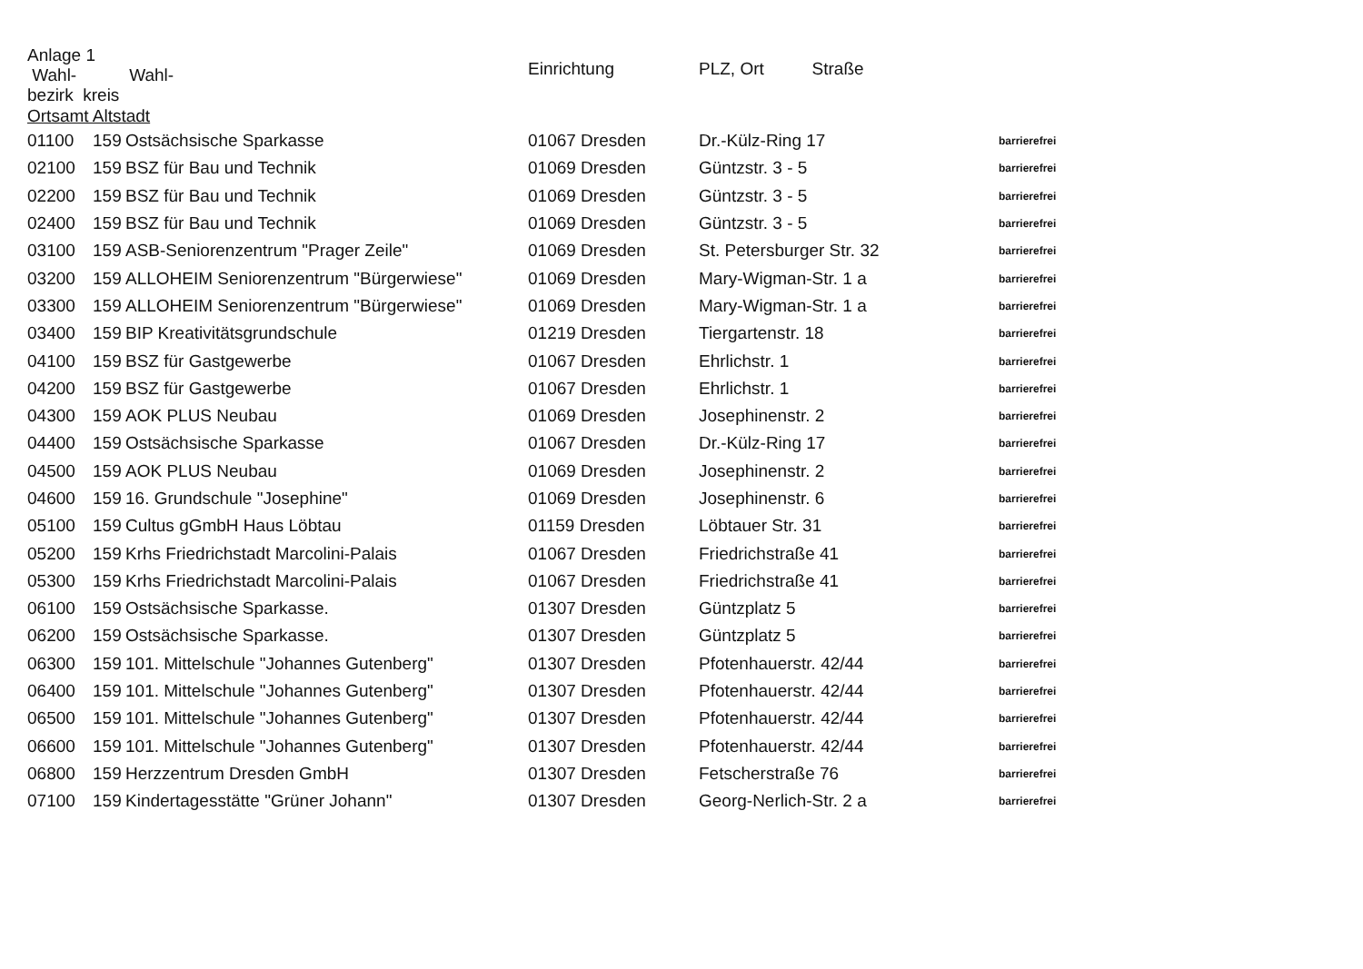| Anlage 1 Wahl- Wahl- bezirk kreis | | | Einrichtung | PLZ, Ort Straße | |
| --- | --- | --- | --- | --- | --- |
| Ortsamt Altstadt | | | | | |
| 01100 | 159 | Ostsächsische Sparkasse | 01067 Dresden | Dr.-Külz-Ring 17 | barrierefrei |
| 02100 | 159 | BSZ für Bau und Technik | 01069 Dresden | Güntzstr. 3 - 5 | barrierefrei |
| 02200 | 159 | BSZ für Bau und Technik | 01069 Dresden | Güntzstr. 3 - 5 | barrierefrei |
| 02400 | 159 | BSZ für Bau und Technik | 01069 Dresden | Güntzstr. 3 - 5 | barrierefrei |
| 03100 | 159 | ASB-Seniorenzentrum "Prager Zeile" | 01069 Dresden | St. Petersburger Str. 32 | barrierefrei |
| 03200 | 159 | ALLOHEIM Seniorenzentrum "Bürgerwiese" | 01069 Dresden | Mary-Wigman-Str. 1 a | barrierefrei |
| 03300 | 159 | ALLOHEIM Seniorenzentrum "Bürgerwiese" | 01069 Dresden | Mary-Wigman-Str. 1 a | barrierefrei |
| 03400 | 159 | BIP Kreativitätsgrundschule | 01219 Dresden | Tiergartenstr. 18 | barrierefrei |
| 04100 | 159 | BSZ für Gastgewerbe | 01067 Dresden | Ehrlichstr. 1 | barrierefrei |
| 04200 | 159 | BSZ für Gastgewerbe | 01067 Dresden | Ehrlichstr. 1 | barrierefrei |
| 04300 | 159 | AOK PLUS Neubau | 01069 Dresden | Josephinenstr. 2 | barrierefrei |
| 04400 | 159 | Ostsächsische Sparkasse | 01067 Dresden | Dr.-Külz-Ring 17 | barrierefrei |
| 04500 | 159 | AOK PLUS Neubau | 01069 Dresden | Josephinenstr. 2 | barrierefrei |
| 04600 | 159 | 16. Grundschule "Josephine" | 01069 Dresden | Josephinenstr. 6 | barrierefrei |
| 05100 | 159 | Cultus gGmbH Haus Löbtau | 01159 Dresden | Löbtauer Str. 31 | barrierefrei |
| 05200 | 159 | Krhs Friedrichstadt Marcolini-Palais | 01067 Dresden | Friedrichstraße 41 | barrierefrei |
| 05300 | 159 | Krhs Friedrichstadt Marcolini-Palais | 01067 Dresden | Friedrichstraße 41 | barrierefrei |
| 06100 | 159 | Ostsächsische Sparkasse. | 01307 Dresden | Güntzplatz 5 | barrierefrei |
| 06200 | 159 | Ostsächsische Sparkasse. | 01307 Dresden | Güntzplatz 5 | barrierefrei |
| 06300 | 159 | 101. Mittelschule "Johannes Gutenberg" | 01307 Dresden | Pfotenhauerstr. 42/44 | barrierefrei |
| 06400 | 159 | 101. Mittelschule "Johannes Gutenberg" | 01307 Dresden | Pfotenhauerstr. 42/44 | barrierefrei |
| 06500 | 159 | 101. Mittelschule "Johannes Gutenberg" | 01307 Dresden | Pfotenhauerstr. 42/44 | barrierefrei |
| 06600 | 159 | 101. Mittelschule "Johannes Gutenberg" | 01307 Dresden | Pfotenhauerstr. 42/44 | barrierefrei |
| 06800 | 159 | Herzzentrum Dresden GmbH | 01307 Dresden | Fetscherstraße 76 | barrierefrei |
| 07100 | 159 | Kindertagesstätte "Grüner Johann" | 01307 Dresden | Georg-Nerlich-Str. 2 a | barrierefrei |